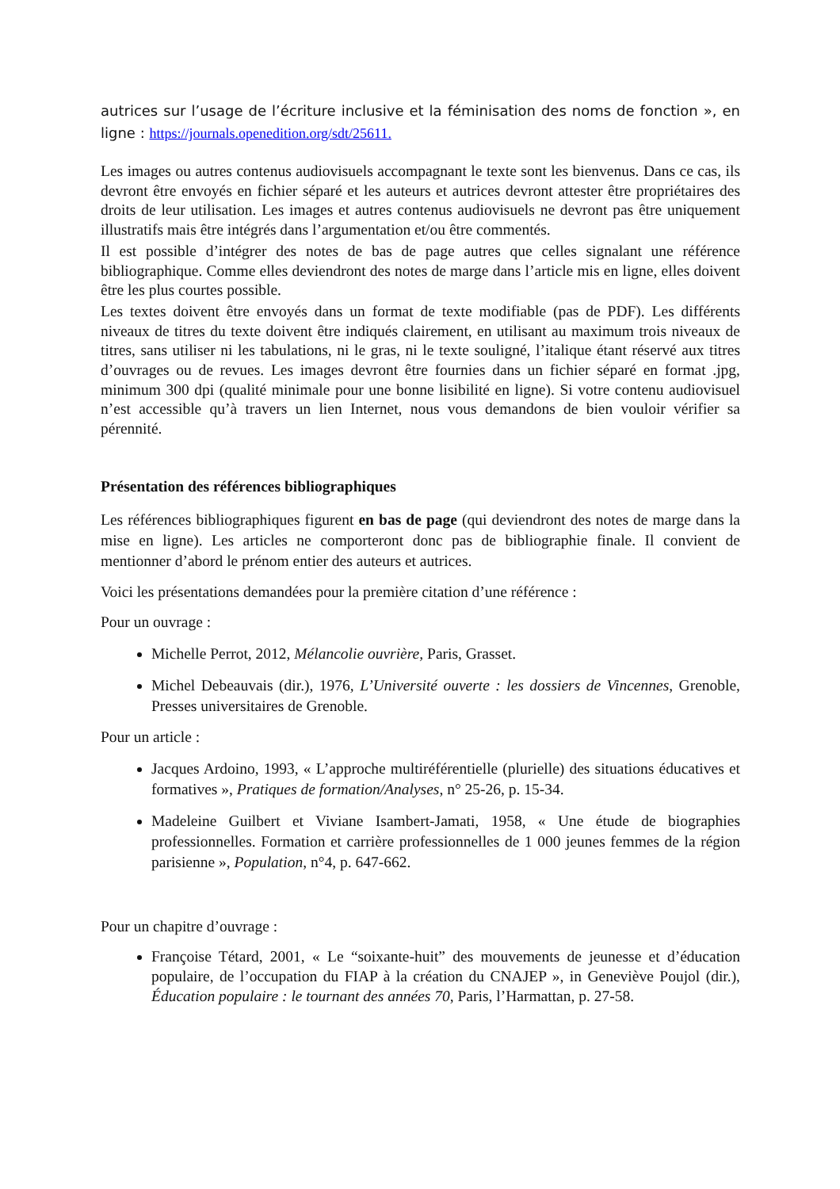autrices sur l’usage de l’écriture inclusive et la féminisation des noms de fonction », en ligne : https://journals.openedition.org/sdt/25611.
Les images ou autres contenus audiovisuels accompagnant le texte sont les bienvenus. Dans ce cas, ils devront être envoyés en fichier séparé et les auteurs et autrices devront attester être propriétaires des droits de leur utilisation. Les images et autres contenus audiovisuels ne devront pas être uniquement illustratifs mais être intégrés dans l’argumentation et/ou être commentés.
Il est possible d’intégrer des notes de bas de page autres que celles signalant une référence bibliographique. Comme elles deviendront des notes de marge dans l’article mis en ligne, elles doivent être les plus courtes possible.
Les textes doivent être envoyés dans un format de texte modifiable (pas de PDF). Les différents niveaux de titres du texte doivent être indiqués clairement, en utilisant au maximum trois niveaux de titres, sans utiliser ni les tabulations, ni le gras, ni le texte souligné, l’italique étant réservé aux titres d’ouvrages ou de revues. Les images devront être fournies dans un fichier séparé en format .jpg, minimum 300 dpi (qualité minimale pour une bonne lisibilité en ligne). Si votre contenu audiovisuel n’est accessible qu’à travers un lien Internet, nous vous demandons de bien vouloir vérifier sa pérennité.
Présentation des références bibliographiques
Les références bibliographiques figurent en bas de page (qui deviendront des notes de marge dans la mise en ligne). Les articles ne comporteront donc pas de bibliographie finale. Il convient de mentionner d’abord le prénom entier des auteurs et autrices.
Voici les présentations demandées pour la première citation d’une référence :
Pour un ouvrage :
Michelle Perrot, 2012, Mélancolie ouvrière, Paris, Grasset.
Michel Debeauvais (dir.), 1976, L’Université ouverte : les dossiers de Vincennes, Grenoble, Presses universitaires de Grenoble.
Pour un article :
Jacques Ardoino, 1993, « L’approche multiréférentielle (plurielle) des situations éducatives et formatives », Pratiques de formation/Analyses, n° 25-26, p. 15-34.
Madeleine Guilbert et Viviane Isambert-Jamati, 1958, « Une étude de biographies professionnelles. Formation et carrière professionnelles de 1 000 jeunes femmes de la région parisienne », Population, n°4, p. 647-662.
Pour un chapitre d’ouvrage :
Françoise Tétard, 2001, « Le “soixante-huit” des mouvements de jeunesse et d’éducation populaire, de l’occupation du FIAP à la création du CNAJEP », in Geneviève Poujol (dir.), Éducation populaire : le tournant des années 70, Paris, l’Harmattan, p. 27-58.